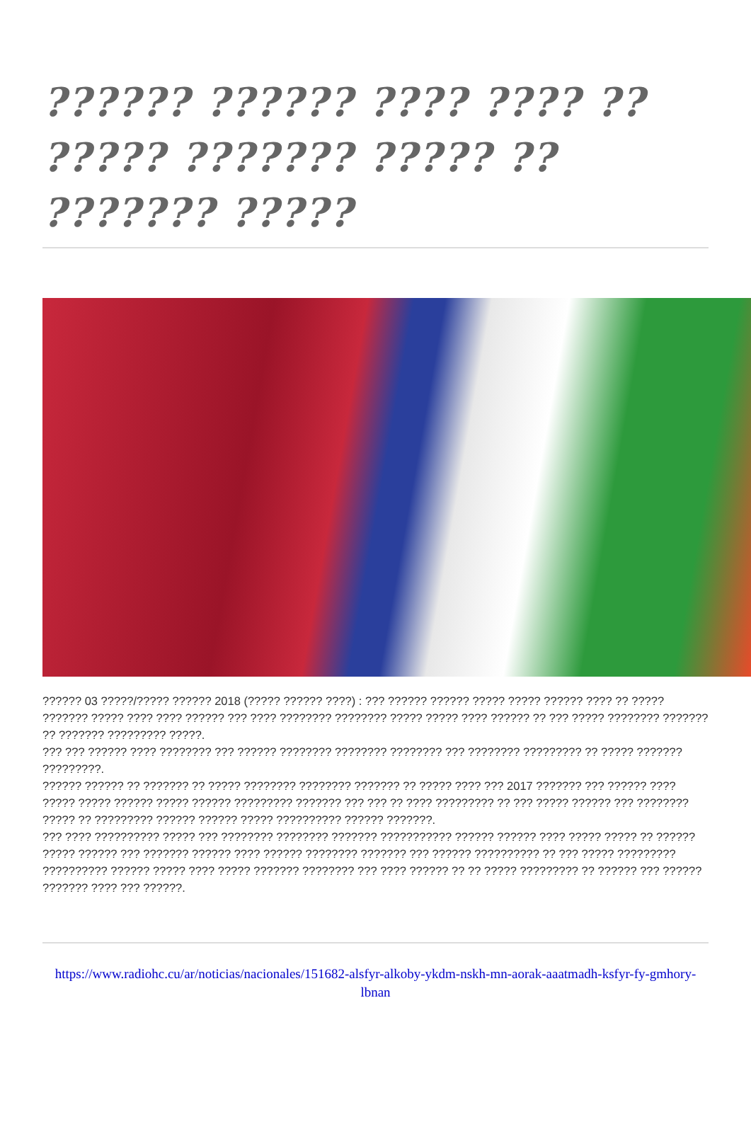?????? ?????? ???? ???? ?? ????? ??????? ????? ?? ??????? ?????
?????? 03 ?????/????? ?????? 2018 (????? ?????? ????) : ??? ?????? ?????? ????? ????? ?????? ???? ?? ????? ??????? ????? ???? ???? ?????? ??? ???? ???????? ???????? ????? ????? ???? ?????? ?? ??? ????? ???????? ??????? ?? ??????? ????????? ?????.
??? ??? ?????? ???? ???????? ??? ?????? ???????? ???????? ???????? ??? ???????? ????????? ?? ????? ??????? ?????????.
?????? ?????? ?? ??????? ?? ????? ???????? ???????? ??????? ?? ????? ???? ??? 2017 ??????? ??? ?????? ???? ????? ????? ?????? ????? ?????? ????????? ??????? ??? ??? ?? ???? ????????? ?? ??? ????? ?????? ??? ???????? ????? ?? ????????? ?????? ?????? ????? ?????????? ?????? ???????.
??? ???? ?????????? ????? ??? ???????? ???????? ??????? ??????????? ?????? ?????? ???? ????? ????? ?? ?????? ????? ?????? ??? ??????? ?????? ???? ?????? ???????? ??????? ??? ?????? ?????????? ?? ??? ????? ????????? ?????????? ?????? ????? ???? ????? ??????? ???????? ??? ???? ?????? ?? ?? ????? ????????? ?? ?????? ??? ?????? ??????? ???? ??? ??????.
https://www.radiohc.cu/ar/noticias/nacionales/151682-alsfyr-alkoby-ykdm-nskh-mn-aorak-aaatmadh-ksfyr-fy-gmhory-lbnan